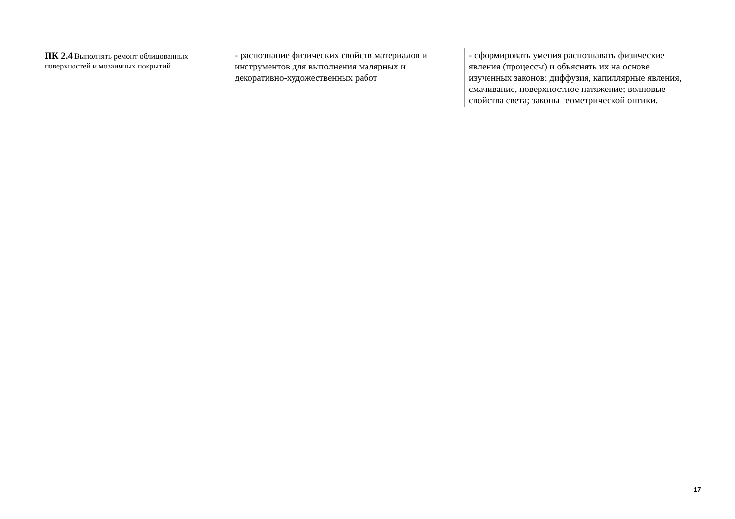| ПК 2.4 Выполнять ремонт облицованных поверхностей и мозаичных покрытий | - распознание физических свойств материалов и инструментов для выполнения малярных и декоративно-художественных работ | - сформировать умения распознавать физические явления (процессы) и объяснять их на основе изученных законов: диффузия, капиллярные явления, смачивание, поверхностное натяжение; волновые свойства света; законы геометрической оптики. |
17